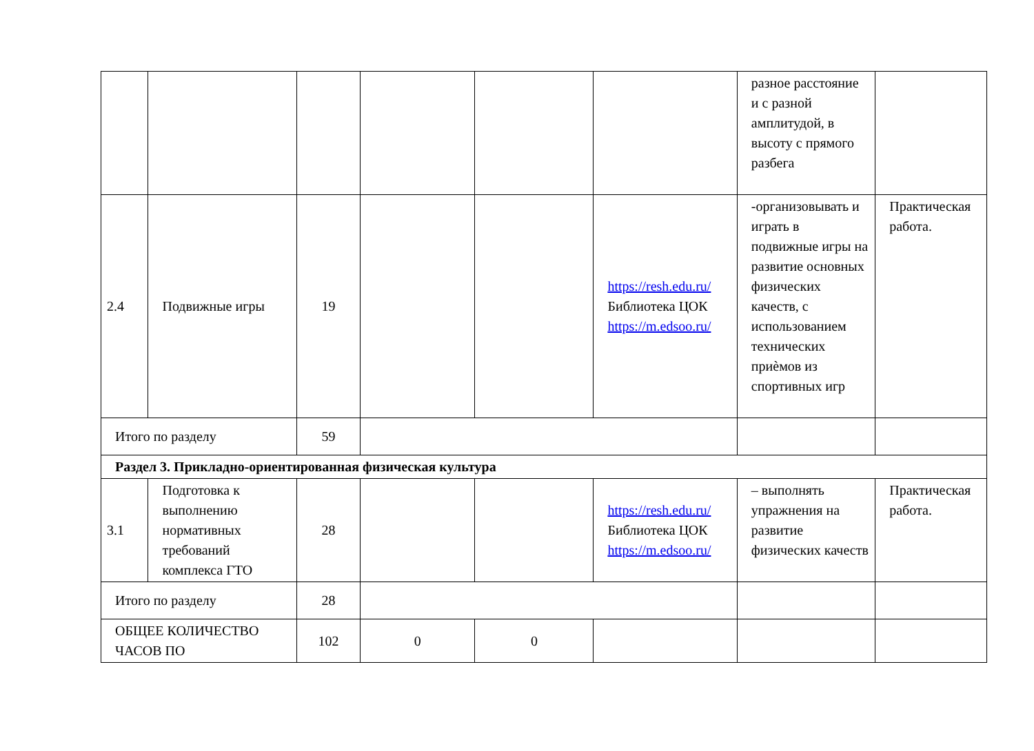| | | | | | | разное расстояние и с разной амплитудой, в высоту с прямого разбега | |
| 2.4 | Подвижные игры | 19 | | | https://resh.edu.ru/ Библиотека ЦОК https://m.edsoo.ru/ | -организовывать и играть в подвижные игры на развитие основных физических качеств, с использованием технических приѐмов из спортивных игр | Практическая работа. |
| Итого по разделу | | 59 | | | | | |
| Раздел 3. Прикладно-ориентированная физическая культура | | | | | | | |
| 3.1 | Подготовка к выполнению нормативных требований комплекса ГТО | 28 | | | https://resh.edu.ru/ Библиотека ЦОК https://m.edsoo.ru/ | – выполнять упражнения на развитие физических качеств | Практическая работа. |
| Итого по разделу | | 28 | | | | | |
| ОБЩЕЕ КОЛИЧЕСТВО ЧАСОВ ПО | | 102 | 0 | 0 | | | |